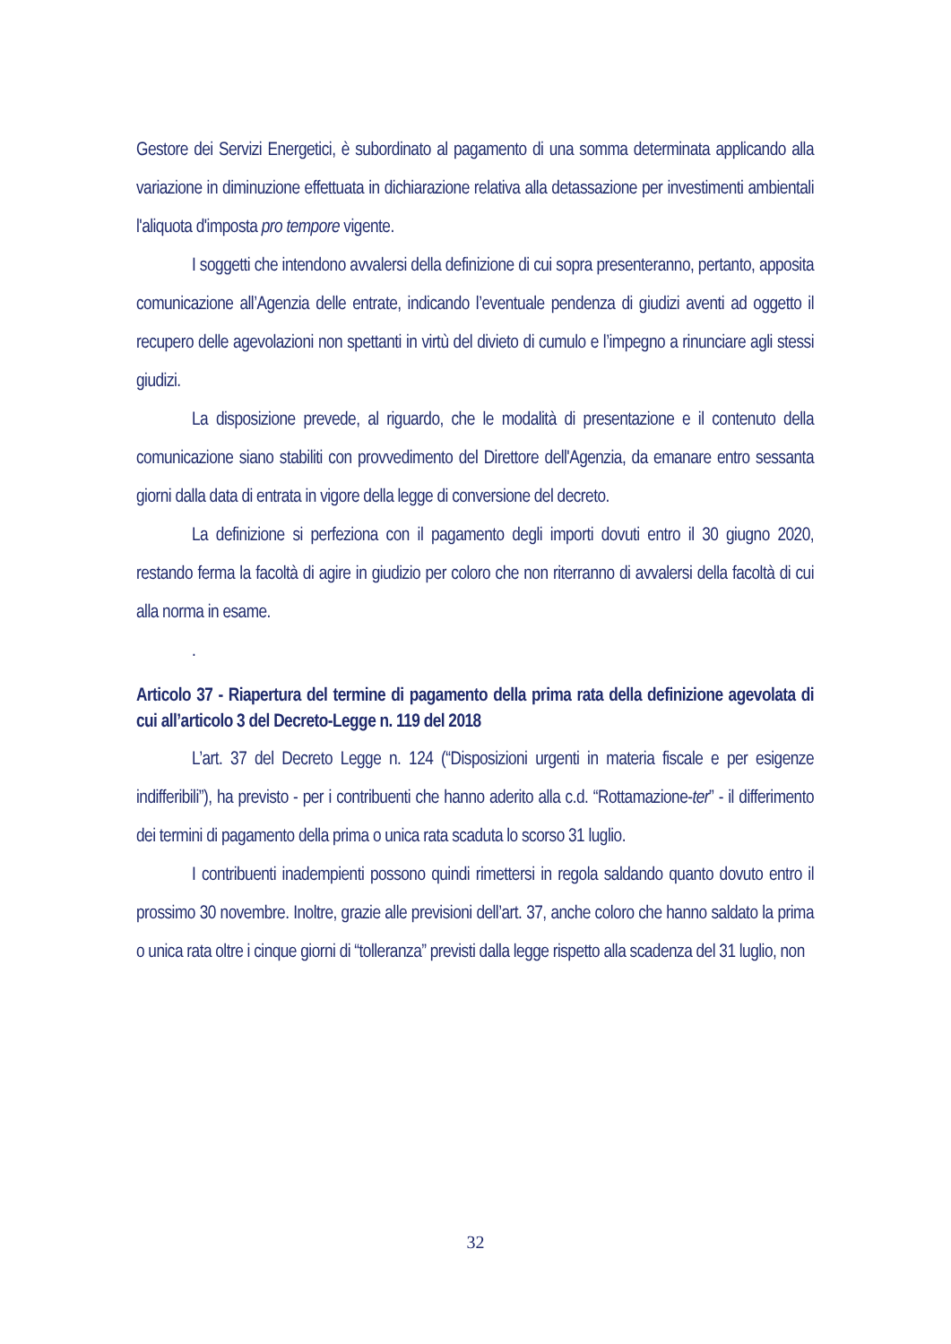Gestore dei Servizi Energetici, è subordinato al pagamento di una somma determinata applicando alla variazione in diminuzione effettuata in dichiarazione relativa alla detassazione per investimenti ambientali l'aliquota d'imposta pro tempore vigente.
I soggetti che intendono avvalersi della definizione di cui sopra presenteranno, pertanto, apposita comunicazione all’Agenzia delle entrate, indicando l’eventuale pendenza di giudizi aventi ad oggetto il recupero delle agevolazioni non spettanti in virtù del divieto di cumulo e l’impegno a rinunciare agli stessi giudizi.
La disposizione prevede, al riguardo, che le modalità di presentazione e il contenuto della comunicazione siano stabiliti con provvedimento del Direttore dell'Agenzia, da emanare entro sessanta giorni dalla data di entrata in vigore della legge di conversione del decreto.
La definizione si perfeziona con il pagamento degli importi dovuti entro il 30 giugno 2020, restando ferma la facoltà di agire in giudizio per coloro che non riterranno di avvalersi della facoltà di cui alla norma in esame.
.
Articolo 37 - Riapertura del termine di pagamento della prima rata della definizione agevolata di cui all’articolo 3 del Decreto-Legge n. 119 del 2018
L’art. 37 del Decreto Legge n. 124 (“Disposizioni urgenti in materia fiscale e per esigenze indifferibili”), ha previsto - per i contribuenti che hanno aderito alla c.d. “Rottamazione-ter” - il differimento dei termini di pagamento della prima o unica rata scaduta lo scorso 31 luglio.
I contribuenti inadempienti possono quindi rimettersi in regola saldando quanto dovuto entro il prossimo 30 novembre. Inoltre, grazie alle previsioni dell’art. 37, anche coloro che hanno saldato la prima o unica rata oltre i cinque giorni di “tolleranza” previsti dalla legge rispetto alla scadenza del 31 luglio, non
32